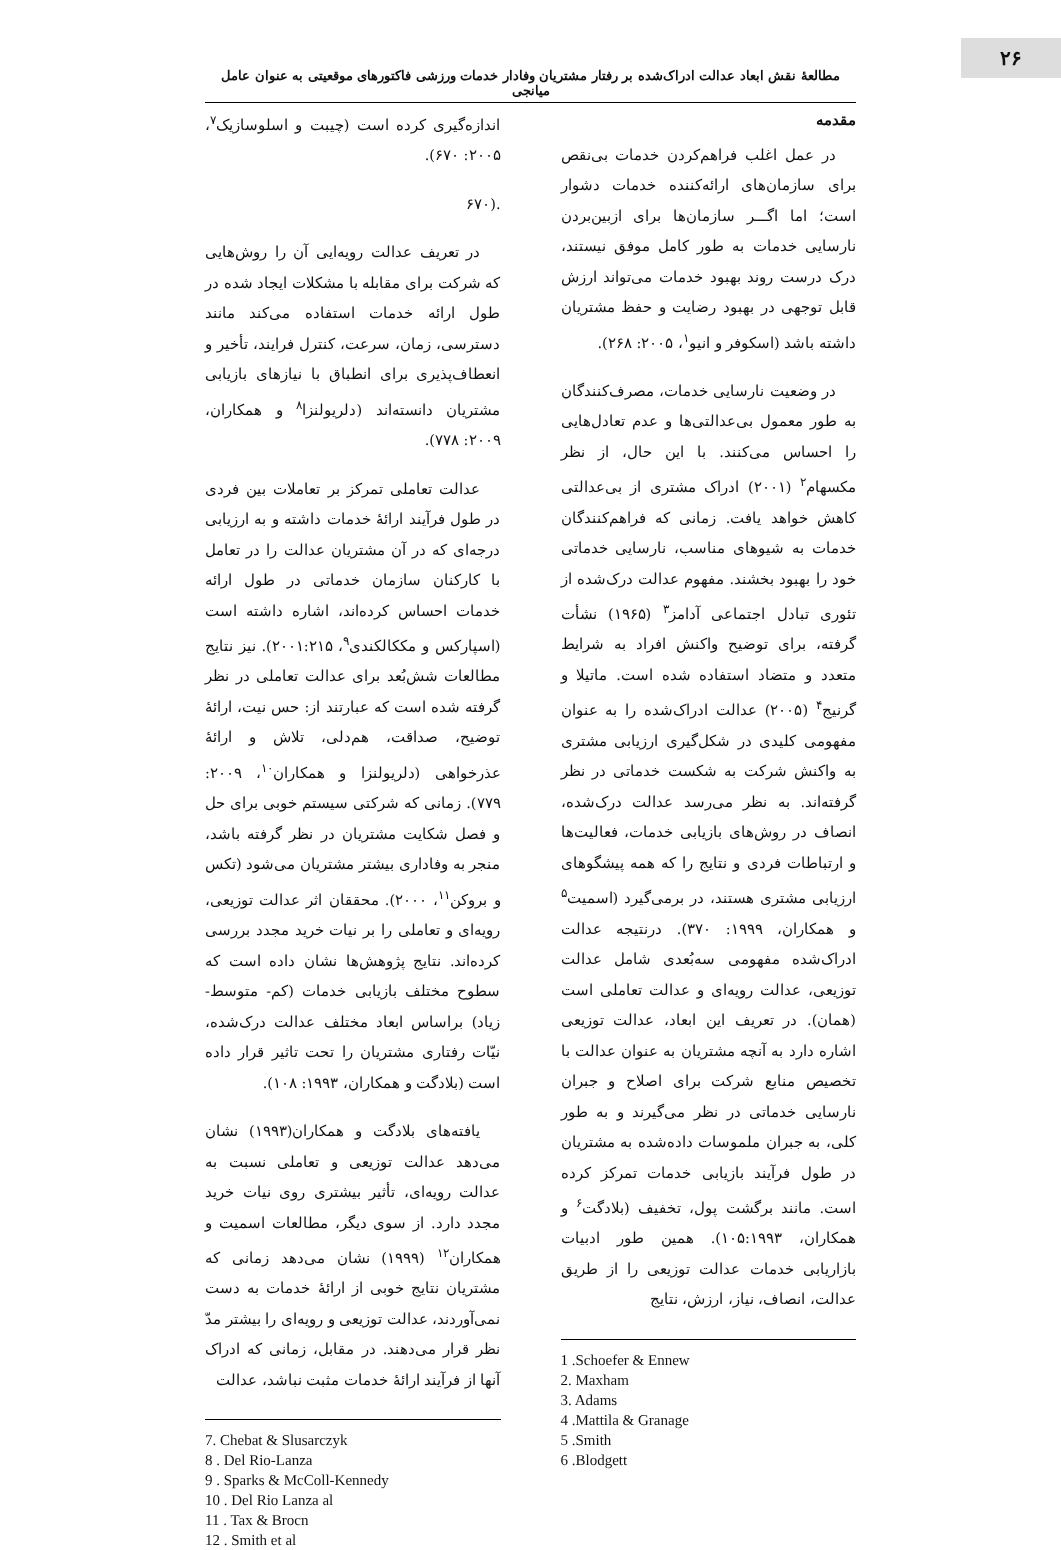۲۶
مطالعهٔ نقش ابعاد عدالت ادراک‌شده بر رفتار مشتریان وفادار خدمات ورزشی فاکتورهای موقعیتی به عنوان عامل میانجی
مقدمه
در عمل اغلب فراهم‌کردن خدمات بی‌نقص برای سازمان‌های ارائه‌کننده خدمات دشوار است؛ اما اگـــر سازمان‌ها برای ازبین‌بردن نارسایی خدمات به طور کامل موفق نیستند، درک درست روند بهبود خدمات می‌تواند ارزش قابل توجهی در بهبود رضایت و حفظ مشتریان داشته باشد (اسکوفر و انیو<sup>۱</sup>، ۲۰۰۵: ۲۶۸).
در وضعیت نارسایی خدمات، مصرف‌کنندگان به طور معمول بی‌عدالتی‌ها و عدم تعادل‌هایی را احساس می‌کنند. با این حال، از نظر مکسهام<sup>۲</sup> (۲۰۰۱) ادراک مشتری از بی‌عدالتی کاهش خواهد یافت. زمانی که فراهم‌کنندگان خدمات به شیوهای مناسب، نارسایی خدماتی خود را بهبود بخشند. مفهوم عدالت درک‌شده از تئوری تبادل اجتماعی آدامز<sup>۳</sup> (۱۹۶۵) نشأت گرفته، برای توضیح واکنش افراد به شرایط متعدد و متضاد استفاده شده است. ماتیلا و گرنیج<sup>۴</sup> (۲۰۰۵) عدالت ادراک‌شده را به عنوان مفهومی کلیدی در شکل‌گیری ارزیابی مشتری به واکنش شرکت به شکست خدماتی در نظر گرفته‌اند. به نظر می‌رسد عدالت درک‌شده، انصاف در روش‌های بازیابی خدمات، فعالیت‌ها و ارتباطات فردی و نتایج را که همه پیشگوهای ارزیابی مشتری هستند، در برمی‌گیرد (اسمیت<sup>۵</sup> و همکاران، ۱۹۹۹: ۳۷۰). درنتیجه عدالت ادراک‌شده مفهومی سه‌بُعدی شامل عدالت توزیعی، عدالت رویه‌ای و عدالت تعاملی است (همان). در تعریف این ابعاد، عدالت توزیعی اشاره دارد به آنچه مشتریان به عنوان عدالت با تخصیص منابع شرکت برای اصلاح و جبران نارسایی خدماتی در نظر می‌گیرند و به طور کلی، به جبران ملموسات داده‌شده به مشتریان در طول فرآیند بازیابی خدمات تمرکز کرده است. مانند برگشت پول، تخفیف (بلادگت<sup>۶</sup> و همکاران، ۱۰۵:۱۹۹۳). همین طور ادبیات بازاریابی خدمات عدالت توزیعی را از طریق عدالت، انصاف، نیاز، ارزش، نتایج
1 .Schoefer & Ennew
2. Maxham
3. Adams
4 .Mattila & Granage
5 .Smith
6 .Blodgett
اندازه‌گیری کرده است (چیبت و اسلوسازیک<sup>۷</sup>، ۲۰۰۵: ۶۷۰).
.(۶۷۰
در تعریف عدالت رویه‌ایی آن را روش‌هایی که شرکت برای مقابله با مشکلات ایجاد شده در طول ارائه خدمات استفاده می‌کند مانند دسترسی، زمان، سرعت، کنترل فرایند، تأخیر و انعطاف‌پذیری برای انطباق با نیازهای بازیابی مشتریان دانسته‌اند (دلریولنزا<sup>۸</sup> و همکاران، ۲۰۰۹: ۷۷۸).
عدالت تعاملی تمرکز بر تعاملات بین فردی در طول فرآیند ارائهٔ خدمات داشته و به ارزیابی درجه‌ای که در آن مشتریان عدالت را در تعامل با کارکنان سازمان خدماتی در طول ارائه خدمات احساس کرده‌اند، اشاره داشته است (اسپارکس و مککالکندی<sup>۹</sup>، ۲۰۰۱:۲۱۵). نیز نتایج مطالعات شش‌بُعد برای عدالت تعاملی در نظر گرفته شده است که عبارتند از: حس نیت، ارائهٔ توضیح، صداقت، هم‌دلی، تلاش و ارائهٔ عذرخواهی (دلریولنزا و همکاران<sup>۱۰</sup>، ۲۰۰۹: ۷۷۹). زمانی که شرکتی سیستم خوبی برای حل و فصل شکایت مشتریان در نظر گرفته باشد، منجر به وفاداری بیشتر مشتریان می‌شود (تکس و بروکن<sup>۱۱</sup>، ۲۰۰۰). محققان اثر عدالت توزیعی، رویه‌ای و تعاملی را بر نیات خرید مجدد بررسی کرده‌اند. نتایج پژوهش‌ها نشان داده است که سطوح مختلف بازیابی خدمات (کم- متوسط- زیاد) براساس ابعاد مختلف عدالت درک‌شده، نیّات رفتاری مشتریان را تحت تاثیر قرار داده است (بلادگت و همکاران، ۱۹۹۳: ۱۰۸).
یافته‌های بلادگت و همکاران(۱۹۹۳) نشان می‌دهد عدالت توزیعی و تعاملی نسبت به عدالت رویه‌ای، تأثیر بیشتری روی نیات خرید مجدد دارد. از سوی دیگر، مطالعات اسمیت و همکاران<sup>۱۲</sup> (۱۹۹۹) نشان می‌دهد زمانی که مشتریان نتایج خوبی از ارائهٔ خدمات به دست نمی‌آوردند، عدالت توزیعی و رویه‌ای را بیشتر مدّ نظر قرار می‌دهند. در مقابل، زمانی که ادراک آنها از فرآیند ارائهٔ خدمات مثبت نباشد، عدالت
7. Chebat & Slusarczyk
8 . Del Rio-Lanza
9 . Sparks & McColl-Kennedy
10 . Del Rio Lanza al
11 . Tax & Brocn
12 . Smith et al